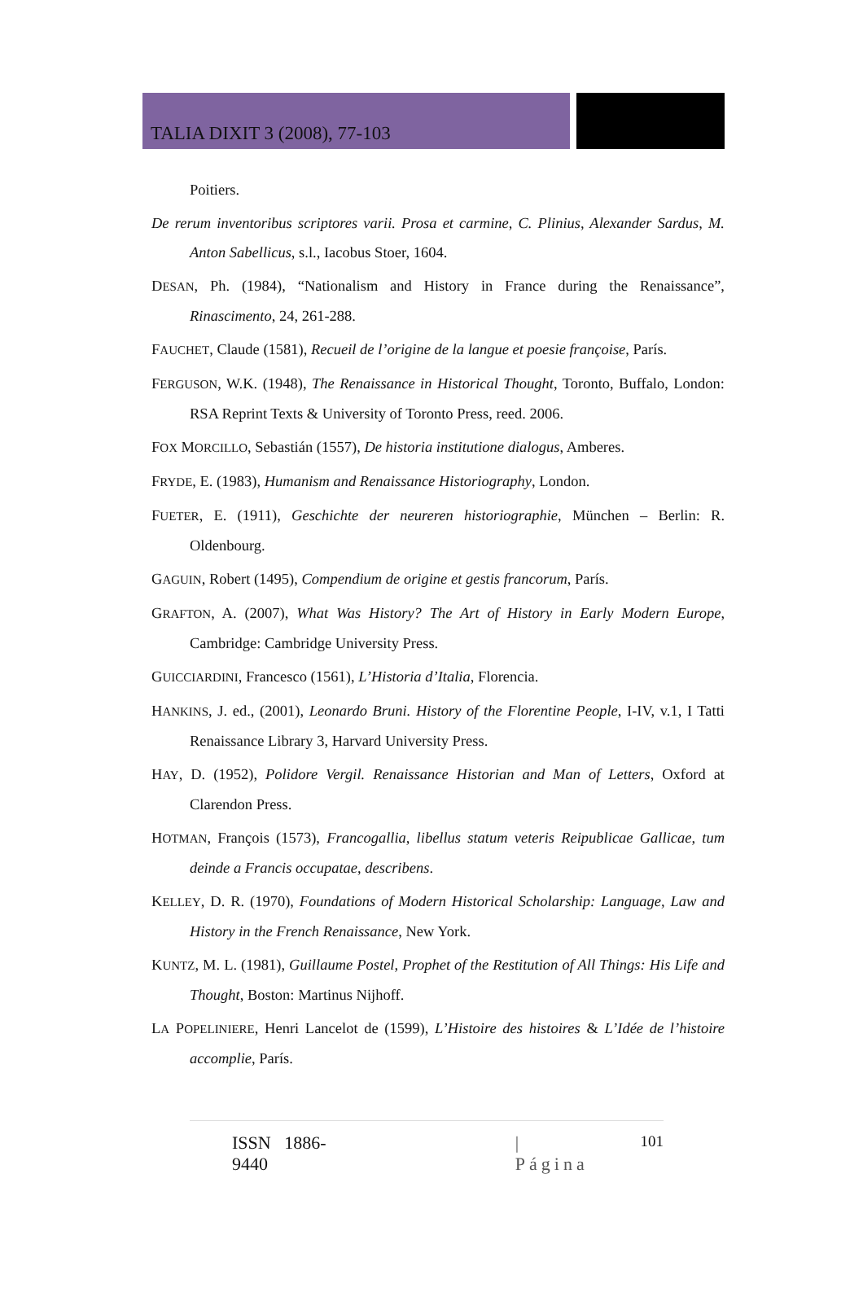TALIA DIXIT 3 (2008), 77-103
Poitiers.
De rerum inventoribus scriptores varii. Prosa et carmine, C. Plinius, Alexander Sardus, M. Anton Sabellicus, s.l., Iacobus Stoer, 1604.
DESAN, Ph. (1984), “Nationalism and History in France during the Renaissance”, Rinascimento, 24, 261-288.
FAUCHET, Claude (1581), Recueil de l’origine de la langue et poesie françoise, París.
FERGUSON, W.K. (1948), The Renaissance in Historical Thought, Toronto, Buffalo, London: RSA Reprint Texts & University of Toronto Press, reed. 2006.
FOX MORCILLO, Sebastián (1557), De historia institutione dialogus, Amberes.
FRYDE, E. (1983), Humanism and Renaissance Historiography, London.
FUETER, E. (1911), Geschichte der neureren historiographie, München – Berlin: R. Oldenbourg.
GAGUIN, Robert (1495), Compendium de origine et gestis francorum, París.
GRAFTON, A. (2007), What Was History? The Art of History in Early Modern Europe, Cambridge: Cambridge University Press.
GUICCIARDINI, Francesco (1561), L’Historia d’Italia, Florencia.
HANKINS, J. ed., (2001), Leonardo Bruni. History of the Florentine People, I-IV, v.1, I Tatti Renaissance Library 3, Harvard University Press.
HAY, D. (1952), Polidore Vergil. Renaissance Historian and Man of Letters, Oxford at Clarendon Press.
HOTMAN, François (1573), Francogallia, libellus statum veteris Reipublicae Gallicae, tum deinde a Francis occupatae, describens.
KELLEY, D. R. (1970), Foundations of Modern Historical Scholarship: Language, Law and History in the French Renaissance, New York.
KUNTZ, M. L. (1981), Guillaume Postel, Prophet of the Restitution of All Things: His Life and Thought, Boston: Martinus Nijhoff.
LA POPELINIERE, Henri Lancelot de (1599), L’Histoire des histoires & L’Idée de l’histoire accomplie, París.
ISSN 1886-9440 | Página 101